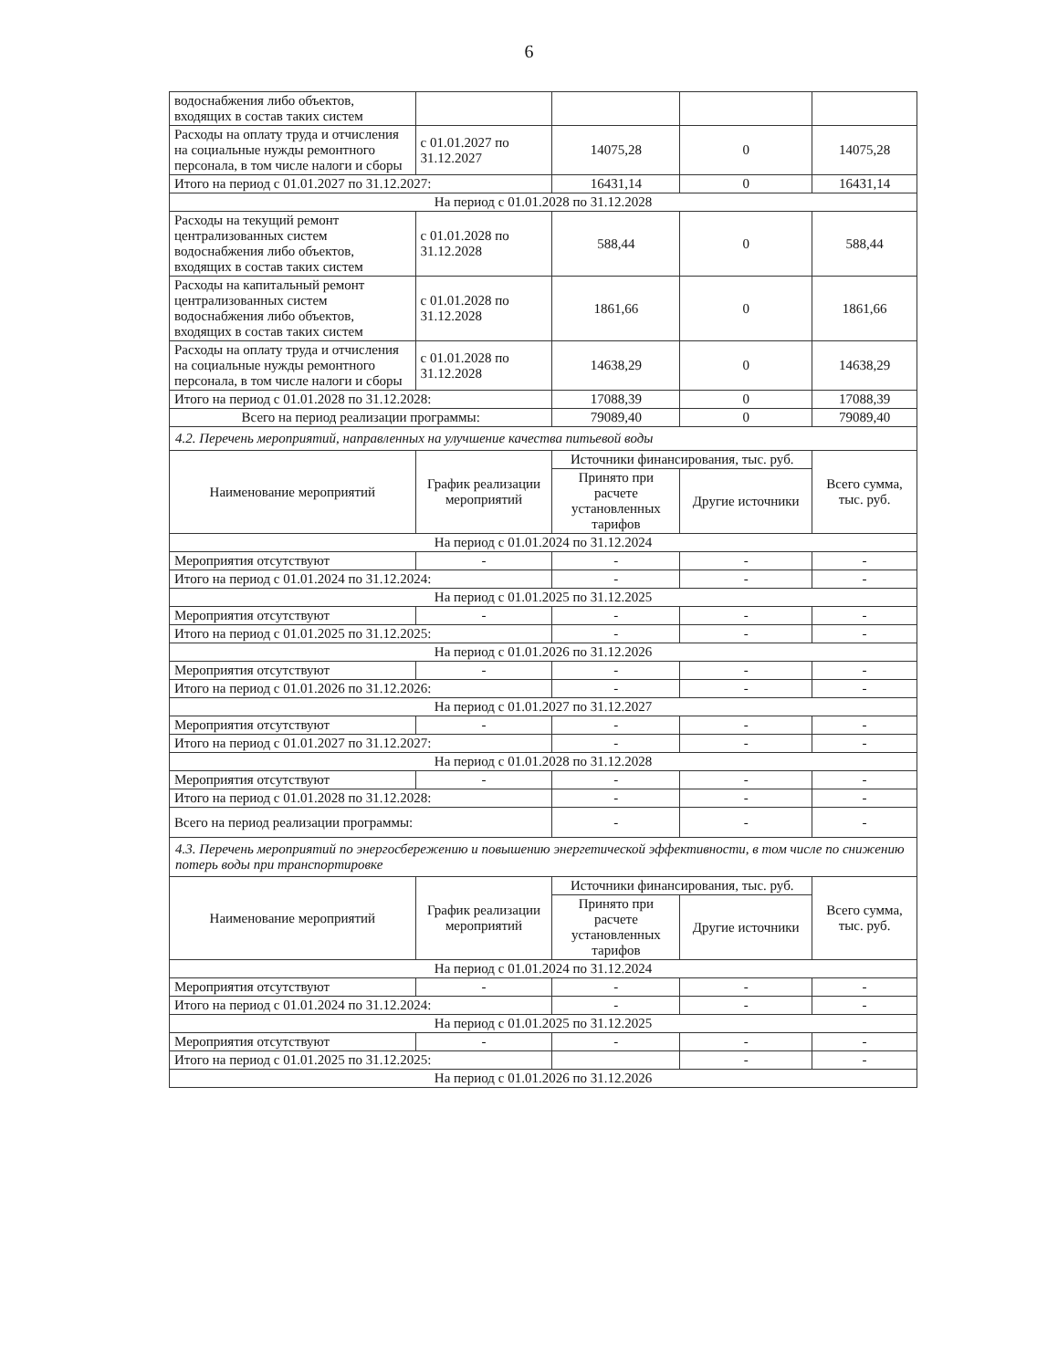6
| водоснабжения либо объектов, входящих в состав таких систем | | | | |
| Расходы на оплату труда и отчисления на социальные нужды ремонтного персонала, в том числе налоги и сборы | с 01.01.2027 по 31.12.2027 | 14075,28 | 0 | 14075,28 |
| Итого на период с 01.01.2027 по 31.12.2027: | | 16431,14 | 0 | 16431,14 |
| На период с 01.01.2028 по 31.12.2028 | | | | |
| Расходы на текущий ремонт централизованных систем водоснабжения либо объектов, входящих в состав таких систем | с 01.01.2028 по 31.12.2028 | 588,44 | 0 | 588,44 |
| Расходы на капитальный ремонт централизованных систем водоснабжения либо объектов, входящих в состав таких систем | с 01.01.2028 по 31.12.2028 | 1861,66 | 0 | 1861,66 |
| Расходы на оплату труда и отчисления на социальные нужды ремонтного персонала, в том числе налоги и сборы | с 01.01.2028 по 31.12.2028 | 14638,29 | 0 | 14638,29 |
| Итого на период с 01.01.2028 по 31.12.2028: | | 17088,39 | 0 | 17088,39 |
| Всего на период реализации программы: | | 79089,40 | 0 | 79089,40 |
| 4.2. Перечень мероприятий, направленных на улучшение качества питьевой воды | | | | |
| Наименование мероприятий | График реализации мероприятий | Источники финансирования, тыс. руб. | | Всего сумма, тыс. руб. |
| | | Принято при расчете установленных тарифов | Другие источники | |
| На период с 01.01.2024 по 31.12.2024 | | | | |
| Мероприятия отсутствуют | - | - | - | - |
| Итого на период с 01.01.2024 по 31.12.2024: | | - | - | - |
| На период с 01.01.2025 по 31.12.2025 | | | | |
| Мероприятия отсутствуют | - | - | - | - |
| Итого на период с 01.01.2025 по 31.12.2025: | | - | - | - |
| На период с 01.01.2026 по 31.12.2026 | | | | |
| Мероприятия отсутствуют | - | - | - | - |
| Итого на период с 01.01.2026 по 31.12.2026: | | - | - | - |
| На период с 01.01.2027 по 31.12.2027 | | | | |
| Мероприятия отсутствуют | - | - | - | - |
| Итого на период с 01.01.2027 по 31.12.2027: | | - | - | - |
| На период с 01.01.2028 по 31.12.2028 | | | | |
| Мероприятия отсутствуют | - | - | - | - |
| Итого на период с 01.01.2028 по 31.12.2028: | | - | - | - |
| Всего на период реализации программы: | | - | - | - |
| 4.3. Перечень мероприятий по энергосбережению и повышению энергетической эффективности, в том числе по снижению потерь воды при транспортировке | | | | |
| Наименование мероприятий | График реализации мероприятий | Источники финансирования, тыс. руб. | | Всего сумма, тыс. руб. |
| | | Принято при расчете установленных тарифов | Другие источники | |
| На период с 01.01.2024 по 31.12.2024 | | | | |
| Мероприятия отсутствуют | - | - | - | - |
| Итого на период с 01.01.2024 по 31.12.2024: | | - | - | - |
| На период с 01.01.2025 по 31.12.2025 | | | | |
| Мероприятия отсутствуют | - | - | - | - |
| Итого на период с 01.01.2025 по 31.12.2025: | | | - | - |
| На период с 01.01.2026 по 31.12.2026 | | | | |